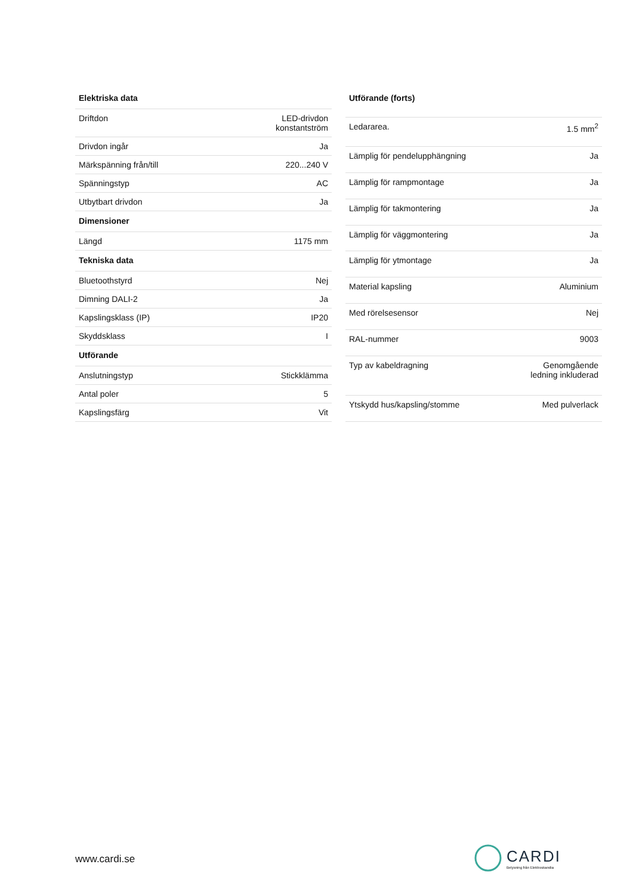| Elektriska data | |
| --- | --- |
| Driftdon | LED-drivdon konstantström |
| Drivdon ingår | Ja |
| Märkspänning från/till | 220...240 V |
| Spänningstyp | AC |
| Utbytbart drivdon | Ja |
| Dimensioner | |
| Längd | 1175 mm |
| Tekniska data | |
| Bluetoothstyrd | Nej |
| Dimning DALI-2 | Ja |
| Kapslingsklass (IP) | IP20 |
| Skyddsklass | I |
| Utförande | |
| Anslutningstyp | Stickklämma |
| Antal poler | 5 |
| Kapslingsfärg | Vit |
| Utförande (forts) | |
| --- | --- |
| Ledararea. | 1.5 mm<sup>2</sup> |
| Lämplig för pendelupphängning | Ja |
| Lämplig för rampmontage | Ja |
| Lämplig för takmontering | Ja |
| Lämplig för väggmontering | Ja |
| Lämplig för ytmontage | Ja |
| Material kapsling | Aluminium |
| Med rörelsesensor | Nej |
| RAL-nummer | 9003 |
| Typ av kabeldragning | Genomgående ledning inkluderad |
| Ytskydd hus/kapsling/stomme | Med pulverlack |
www.cardi.se
CARDI
Belysning från Elektroskandia